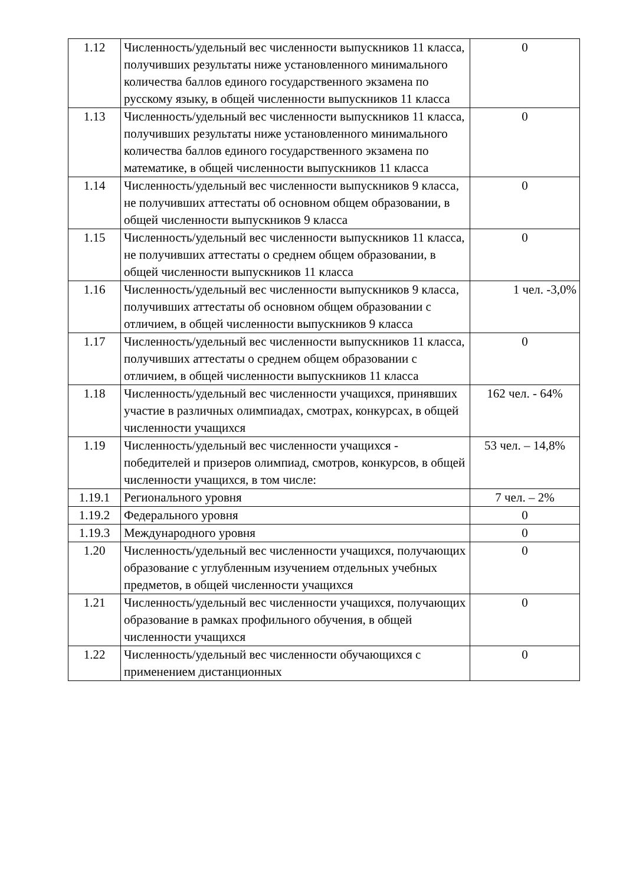| 1.12 | Численность/удельный вес численности выпускников 11 класса, получивших результаты ниже установленного минимального количества баллов единого государственного экзамена по русскому языку, в общей численности выпускников 11 класса | 0 |
| 1.13 | Численность/удельный вес численности выпускников 11 класса, получивших результаты ниже установленного минимального количества баллов единого государственного экзамена по математике, в общей численности выпускников 11 класса | 0 |
| 1.14 | Численность/удельный вес численности выпускников 9 класса, не получивших аттестаты об основном общем образовании, в общей численности выпускников 9 класса | 0 |
| 1.15 | Численность/удельный вес численности выпускников 11 класса, не получивших аттестаты о среднем общем образовании, в общей численности выпускников 11 класса | 0 |
| 1.16 | Численность/удельный вес численности выпускников 9 класса, получивших аттестаты об основном общем образовании с отличием, в общей численности выпускников 9 класса | 1 чел. -3,0% |
| 1.17 | Численность/удельный вес численности выпускников 11 класса, получивших аттестаты о среднем общем образовании с отличием, в общей численности выпускников 11 класса | 0 |
| 1.18 | Численность/удельный вес численности учащихся, принявших участие в различных олимпиадах, смотрах, конкурсах, в общей численности учащихся | 162 чел. - 64% |
| 1.19 | Численность/удельный вес численности учащихся - победителей и призеров олимпиад, смотров, конкурсов, в общей численности учащихся, в том числе: | 53 чел. – 14,8% |
| 1.19.1 | Регионального уровня | 7 чел. – 2% |
| 1.19.2 | Федерального уровня | 0 |
| 1.19.3 | Международного уровня | 0 |
| 1.20 | Численность/удельный вес численности учащихся, получающих образование с углубленным изучением отдельных учебных предметов, в общей численности учащихся | 0 |
| 1.21 | Численность/удельный вес численности учащихся, получающих образование в рамках профильного обучения, в общей численности учащихся | 0 |
| 1.22 | Численность/удельный вес численности обучающихся с применением дистанционных | 0 |